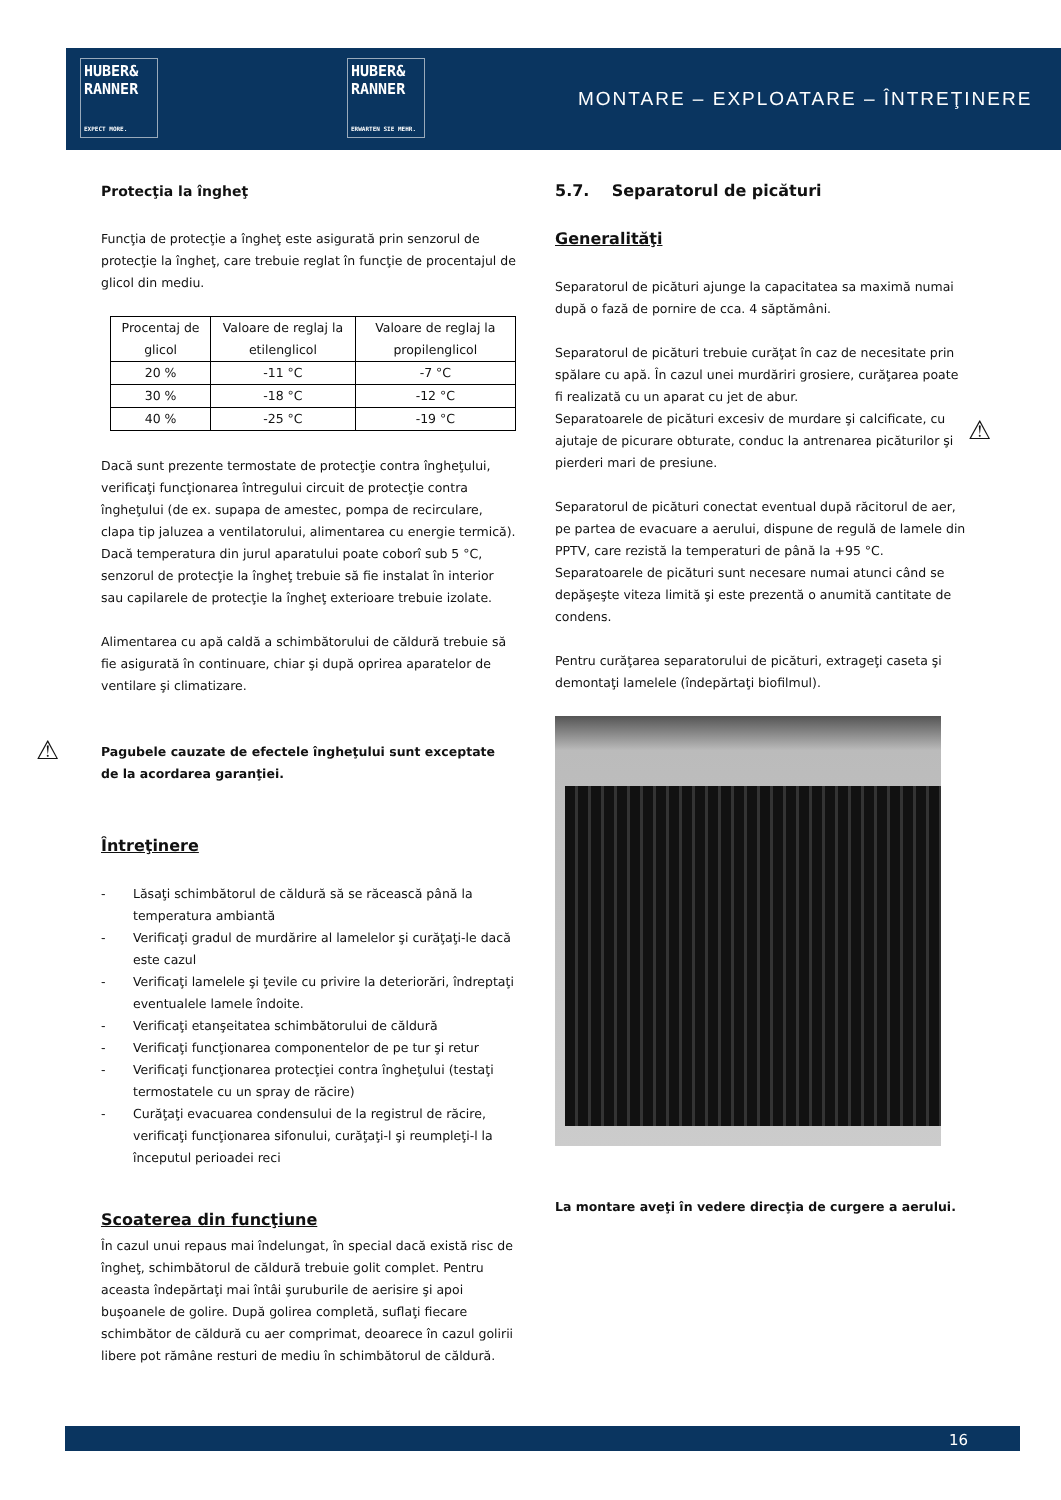HUBER&
RANNER
EXPECT MORE.
HUBER&
RANNER
ERWARTEN SIE MEHR.
MONTARE – EXPLOATARE – ÎNTREŢINERE
Protecţia la îngheţ
Funcţia de protecţie a îngheţ este asigurată prin senzorul de protecţie la îngheţ, care trebuie reglat în funcţie de procentajul de glicol din mediu.
| Procentaj de glicol | Valoare de reglaj la etilenglicol | Valoare de reglaj la propilenglicol |
| 20 % | -11 °C | -7 °C |
| 30 % | -18 °C | -12 °C |
| 40 % | -25 °C | -19 °C |
Dacă sunt prezente termostate de protecţie contra îngheţului, verificaţi funcţionarea întregului circuit de protecţie contra îngheţului (de ex. supapa de amestec, pompa de recirculare, clapa tip jaluzea a ventilatorului, alimentarea cu energie termică).
Dacă temperatura din jurul aparatului poate coborî sub 5 °C, senzorul de protecţie la îngheţ trebuie să fie instalat în interior sau capilarele de protecţie la îngheţ exterioare trebuie izolate.
Alimentarea cu apă caldă a schimbătorului de căldură trebuie să fie asigurată în continuare, chiar şi după oprirea aparatelor de ventilare şi climatizare.
Pagubele cauzate de efectele îngheţului sunt exceptate de la acordarea garanţiei.
Întreţinere
- Lăsaţi schimbătorul de căldură să se răcească până la temperatura ambiantă
- Verificaţi gradul de murdărire al lamelelor şi curăţaţi-le dacă este cazul
- Verificaţi lamelele şi ţevile cu privire la deteriorări, îndreptaţi eventualele lamele îndoite.
- Verificaţi etanşeitatea schimbătorului de căldură
- Verificaţi funcţionarea componentelor de pe tur şi retur
- Verificaţi funcţionarea protecţiei contra îngheţului (testaţi termostatele cu un spray de răcire)
- Curăţaţi evacuarea condensului de la registrul de răcire, verificaţi funcţionarea sifonului, curăţaţi-l şi reumpleţi-l la începutul perioadei reci
Scoaterea din funcţiune
În cazul unui repaus mai îndelungat, în special dacă există risc de îngheţ, schimbătorul de căldură trebuie golit complet. Pentru aceasta îndepărtaţi mai întâi şuruburile de aerisire şi apoi buşoanele de golire. După golirea completă, suflaţi fiecare schimbător de căldură cu aer comprimat, deoarece în cazul golirii libere pot rămâne resturi de mediu în schimbătorul de căldură.
⚠
5.7. Separatorul de picături
Generalităţi
Separatorul de picături ajunge la capacitatea sa maximă numai după o fază de pornire de cca. 4 săptămâni.
Separatorul de picături trebuie curăţat în caz de necesitate prin spălare cu apă. În cazul unei murdăriri grosiere, curăţarea poate fi realizată cu un aparat cu jet de abur.
Separatoarele de picături excesiv de murdare şi calcificate, cu ajutaje de picurare obturate, conduc la antrenarea picăturilor şi pierderi mari de presiune.
Separatorul de picături conectat eventual după răcitorul de aer, pe partea de evacuare a aerului, dispune de regulă de lamele din PPTV, care rezistă la temperaturi de până la +95 °C.
Separatoarele de picături sunt necesare numai atunci când se depăşeşte viteza limită şi este prezentă o anumită cantitate de condens.
Pentru curăţarea separatorului de picături, extrageţi caseta şi demontaţi lamelele (îndepărtaţi biofilmul).
La montare aveţi în vedere direcţia de curgere a aerului.
⚠
16